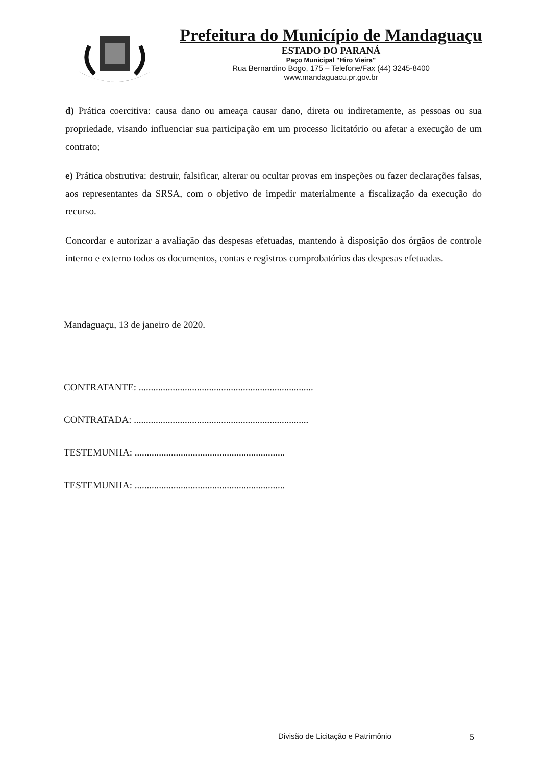Prefeitura do Município de Mandaguaçu
ESTADO DO PARANÁ
Paço Municipal "Hiro Vieira"
Rua Bernardino Bogo, 175 – Telefone/Fax (44) 3245-8400
www.mandaguacu.pr.gov.br
d) Prática coercitiva: causa dano ou ameaça causar dano, direta ou indiretamente, as pessoas ou sua propriedade, visando influenciar sua participação em um processo licitatório ou afetar a execução de um contrato;
e) Prática obstrutiva: destruir, falsificar, alterar ou ocultar provas em inspeções ou fazer declarações falsas, aos representantes da SRSA, com o objetivo de impedir materialmente a fiscalização da execução do recurso.
Concordar e autorizar a avaliação das despesas efetuadas, mantendo à disposição dos órgãos de controle interno e externo todos os documentos, contas e registros comprobatórios das despesas efetuadas.
Mandaguaçu, 13 de janeiro de 2020.
CONTRATANTE: ........................................................................
CONTRATADA: ........................................................................
TESTEMUNHA: ..............................................................
TESTEMUNHA: ..............................................................
Divisão de Licitação e Patrimônio
5